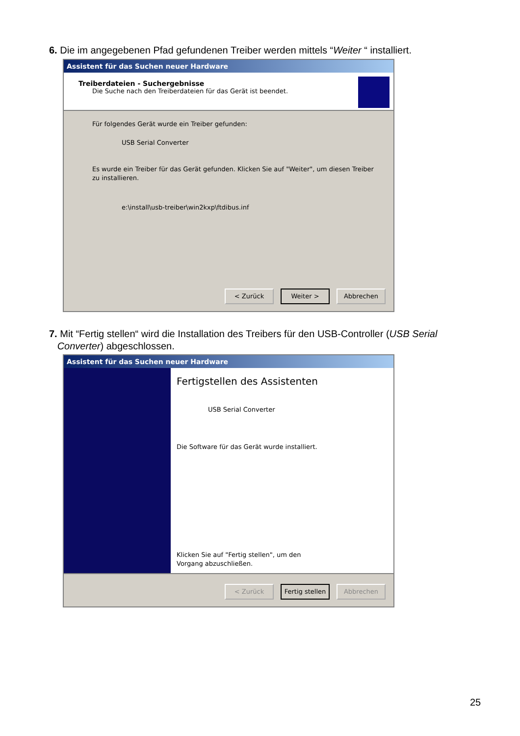6. Die im angegebenen Pfad gefundenen Treiber werden mittels “Weiter “ installiert.
Assistent für das Suchen neuer Hardware
Treiberdateien - Suchergebnisse
Die Suche nach den Treiberdateien für das Gerät ist beendet.
Für folgendes Gerät wurde ein Treiber gefunden:
USB Serial Converter
Es wurde ein Treiber für das Gerät gefunden. Klicken Sie auf "Weiter", um diesen Treiber zu installieren.
e:\install\usb-treiber\win2kxp\ftdibus.inf
< Zurück Weiter > Abbrechen
7. Mit “Fertig stellen“ wird die Installation des Treibers für den USB-Controller (USB Serial
Converter) abgeschlossen.
Assistent für das Suchen neuer Hardware
Fertigstellen des Assistenten
USB Serial Converter
Die Software für das Gerät wurde installiert.
Klicken Sie auf "Fertig stellen", um den
Vorgang abzuschließen.
< Zurück Fertig stellen
Abbrechen
25